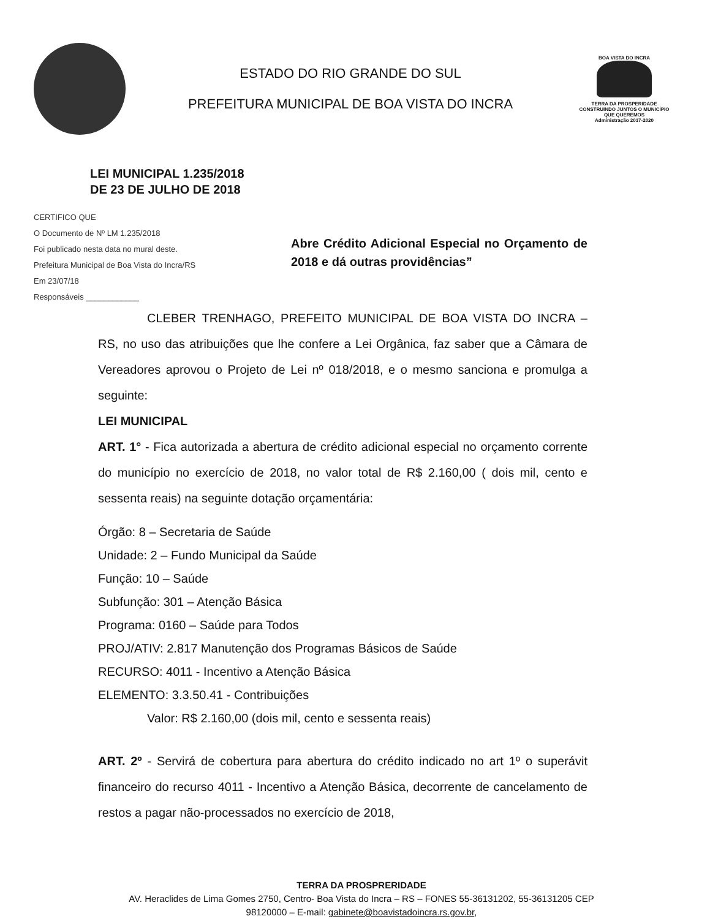ESTADO DO RIO GRANDE DO SUL
PREFEITURA MUNICIPAL DE BOA VISTA DO INCRA
BOA VISTA DO INCRA
TERRA DA PROSPERIDADE
CONSTRUINDO JUNTOS O MUNICÍPIO QUE QUEREMOS
Administração 2017-2020
LEI MUNICIPAL 1.235/2018
DE 23 DE JULHO DE 2018
CERTIFICO QUE
O Documento de Nº LM 1.235/2018
Foi publicado nesta data no mural deste.
Prefeitura Municipal de Boa Vista do Incra/RS
Em 23/07/18
Responsáveis ____________
Abre Crédito Adicional Especial no Orçamento de 2018 e dá outras providências”
CLEBER TRENHAGO, PREFEITO MUNICIPAL DE BOA VISTA DO INCRA – RS, no uso das atribuições que lhe confere a Lei Orgânica, faz saber que a Câmara de Vereadores aprovou o Projeto de Lei nº 018/2018, e o mesmo sanciona e promulga a seguinte:
LEI MUNICIPAL
ART. 1° - Fica autorizada a abertura de crédito adicional especial no orçamento corrente do município no exercício de 2018, no valor total de R$ 2.160,00 ( dois mil, cento e sessenta reais) na seguinte dotação orçamentária:
Órgão: 8 – Secretaria de Saúde
Unidade: 2 – Fundo Municipal da Saúde
Função: 10 – Saúde
Subfunção: 301 – Atenção Básica
Programa: 0160 – Saúde para Todos
PROJ/ATIV: 2.817 Manutenção dos Programas Básicos de Saúde
RECURSO: 4011 - Incentivo a Atenção Básica
ELEMENTO: 3.3.50.41 - Contribuições
Valor: R$ 2.160,00 (dois mil, cento e sessenta reais)
ART. 2º - Servirá de cobertura para abertura do crédito indicado no art 1º o superávit financeiro do recurso 4011 - Incentivo a Atenção Básica, decorrente de cancelamento de restos a pagar não-processados no exercício de 2018,
TERRA DA PROSPRERIDADE
AV. Heraclides de Lima Gomes 2750, Centro- Boa Vista do Incra – RS – FONES 55-36131202, 55-36131205 CEP 98120000 – E-mail: gabinete@boavistadoincra.rs.gov.br,